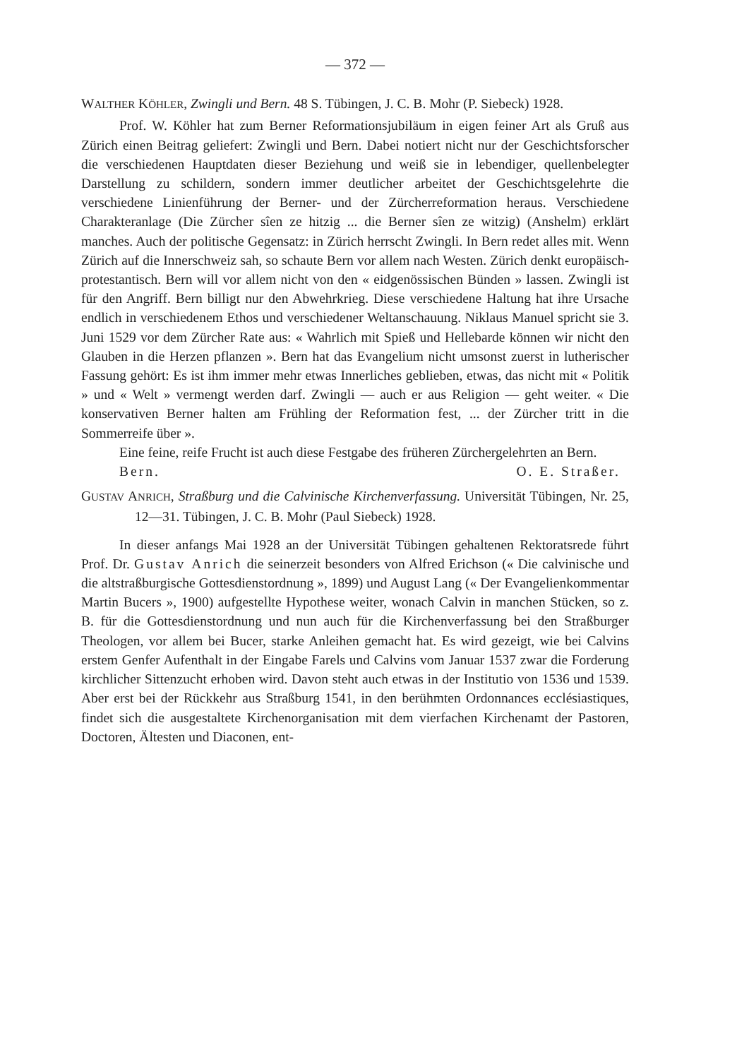— 372 —
WALTHER KÖHLER, Zwingli und Bern. 48 S. Tübingen, J. C. B. Mohr (P. Siebeck) 1928.
Prof. W. Köhler hat zum Berner Reformationsjubiläum in eigen feiner Art als Gruß aus Zürich einen Beitrag geliefert: Zwingli und Bern. Dabei notiert nicht nur der Geschichtsforscher die verschiedenen Hauptdaten dieser Beziehung und weiß sie in lebendiger, quellenbelegter Darstellung zu schildern, sondern immer deutlicher arbeitet der Geschichtsgelehrte die verschiedene Linienführung der Berner- und der Zürcherreformation heraus. Verschiedene Charakteranlage (Die Zürcher sîen ze hitzig ... die Berner sîen ze witzig) (Anshelm) erklärt manches. Auch der politische Gegensatz: in Zürich herrscht Zwingli. In Bern redet alles mit. Wenn Zürich auf die Innerschweiz sah, so schaute Bern vor allem nach Westen. Zürich denkt europäisch-protestantisch. Bern will vor allem nicht von den « eidgenössischen Bünden » lassen. Zwingli ist für den Angriff. Bern billigt nur den Abwehrkrieg. Diese verschiedene Haltung hat ihre Ursache endlich in verschiedenem Ethos und verschiedener Weltanschauung. Niklaus Manuel spricht sie 3. Juni 1529 vor dem Zürcher Rate aus: « Wahrlich mit Spieß und Hellebarde können wir nicht den Glauben in die Herzen pflanzen ». Bern hat das Evangelium nicht umsonst zuerst in lutherischer Fassung gehört: Es ist ihm immer mehr etwas Innerliches geblieben, etwas, das nicht mit « Politik » und « Welt » vermengt werden darf. Zwingli — auch er aus Religion — geht weiter. « Die konservativen Berner halten am Frühling der Reformation fest, ... der Zürcher tritt in die Sommerreife über ».
Eine feine, reife Frucht ist auch diese Festgabe des früheren Zürchergelehrten an Bern.
Bern. O. E. Straßer.
GUSTAV ANRICH, Straßburg und die Calvinische Kirchenverfassung. Universität Tübingen, Nr. 25, 12—31. Tübingen, J. C. B. Mohr (Paul Siebeck) 1928.
In dieser anfangs Mai 1928 an der Universität Tübingen gehaltenen Rektoratsrede führt Prof. Dr. Gustav Anrich die seinerzeit besonders von Alfred Erichson (« Die calvinische und die altstraßburgische Gottesdienstordnung », 1899) und August Lang (« Der Evangelienkommentar Martin Bucers », 1900) aufgestellte Hypothese weiter, wonach Calvin in manchen Stücken, so z. B. für die Gottesdienstordnung und nun auch für die Kirchenverfassung bei den Straßburger Theologen, vor allem bei Bucer, starke Anleihen gemacht hat. Es wird gezeigt, wie bei Calvins erstem Genfer Aufenthalt in der Eingabe Farels und Calvins vom Januar 1537 zwar die Forderung kirchlicher Sittenzucht erhoben wird. Davon steht auch etwas in der Institutio von 1536 und 1539. Aber erst bei der Rückkehr aus Straßburg 1541, in den berühmten Ordonnances ecclésiastiques, findet sich die ausgestaltete Kirchenorganisation mit dem vierfachen Kirchenamt der Pastoren, Doctoren, Ältesten und Diaconen, ent-